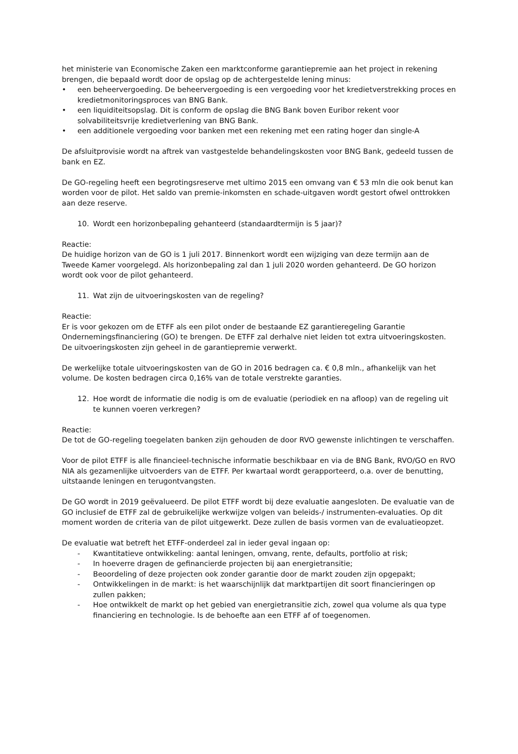het ministerie van Economische Zaken een marktconforme garantiepremie aan het project in rekening brengen, die bepaald wordt door de opslag op de achtergestelde lening minus:
• een beheervergoeding. De beheervergoeding is een vergoeding voor het kredietverstrekking proces en kredietmonitoringsproces van BNG Bank.
• een liquiditeitsopslag. Dit is conform de opslag die BNG Bank boven Euribor rekent voor solvabiliteitsvrije kredietverlening van BNG Bank.
• een additionele vergoeding voor banken met een rekening met een rating hoger dan single-A
De afsluitprovisie wordt na aftrek van vastgestelde behandelingskosten voor BNG Bank, gedeeld tussen de bank en EZ.
De GO-regeling heeft een begrotingsreserve met ultimo 2015 een omvang van € 53 mln die ook benut kan worden voor de pilot. Het saldo van premie-inkomsten en schade-uitgaven wordt gestort ofwel onttrokken aan deze reserve.
10. Wordt een horizonbepaling gehanteerd (standaardtermijn is 5 jaar)?
Reactie:
De huidige horizon van de GO is 1 juli 2017. Binnenkort wordt een wijziging van deze termijn aan de Tweede Kamer voorgelegd. Als horizonbepaling zal dan 1 juli 2020 worden gehanteerd. De GO horizon wordt ook voor de pilot gehanteerd.
11. Wat zijn de uitvoeringskosten van de regeling?
Reactie:
Er is voor gekozen om de ETFF als een pilot onder de bestaande EZ garantieregeling Garantie Ondernemingsfinanciering (GO) te brengen. De ETFF zal derhalve niet leiden tot extra uitvoeringskosten. De uitvoeringskosten zijn geheel in de garantiepremie verwerkt.
De werkelijke totale uitvoeringskosten van de GO in 2016 bedragen ca. € 0,8 mln., afhankelijk van het volume. De kosten bedragen circa 0,16% van de totale verstrekte garanties.
12. Hoe wordt de informatie die nodig is om de evaluatie (periodiek en na afloop) van de regeling uit te kunnen voeren verkregen?
Reactie:
De tot de GO-regeling toegelaten banken zijn gehouden de door RVO gewenste inlichtingen te verschaffen.
Voor de pilot ETFF is alle financieel-technische informatie beschikbaar en via de BNG Bank, RVO/GO en RVO NIA als gezamenlijke uitvoerders van de ETFF. Per kwartaal wordt gerapporteerd, o.a. over de benutting, uitstaande leningen en terugontvangsten.
De GO wordt in 2019 geëvalueerd. De pilot ETFF wordt bij deze evaluatie aangesloten. De evaluatie van de GO inclusief de ETFF zal de gebruikelijke werkwijze volgen van beleids-/ instrumenten-evaluaties. Op dit moment worden de criteria van de pilot uitgewerkt. Deze zullen de basis vormen van de evaluatieopzet.
De evaluatie wat betreft het ETFF-onderdeel zal in ieder geval ingaan op:
- Kwantitatieve ontwikkeling: aantal leningen, omvang, rente, defaults, portfolio at risk;
- In hoeverre dragen de gefinancierde projecten bij aan energietransitie;
- Beoordeling of deze projecten ook zonder garantie door de markt zouden zijn opgepakt;
- Ontwikkelingen in de markt: is het waarschijnlijk dat marktpartijen dit soort financieringen op zullen pakken;
- Hoe ontwikkelt de markt op het gebied van energietransitie zich, zowel qua volume als qua type financiering en technologie. Is de behoefte aan een ETFF af of toegenomen.